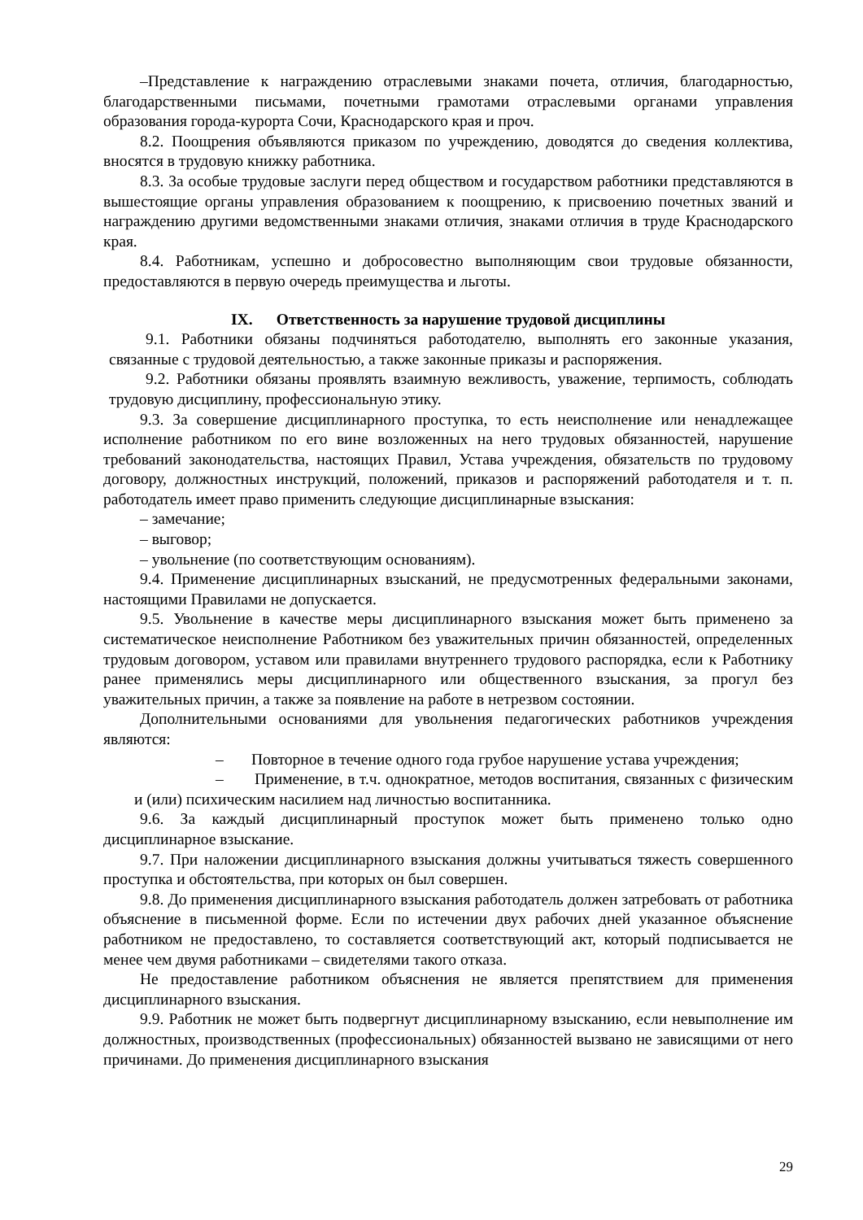–Представление к награждению отраслевыми знаками почета, отличия, благодарностью, благодарственными письмами, почетными грамотами отраслевыми органами управления образования города-курорта Сочи, Краснодарского края и проч.
8.2. Поощрения объявляются приказом по учреждению, доводятся до сведения коллектива, вносятся в трудовую книжку работника.
8.3. За особые трудовые заслуги перед обществом и государством работники представляются в вышестоящие органы управления образованием к поощрению, к присвоению почетных званий и награждению другими ведомственными знаками отличия, знаками отличия в труде Краснодарского края.
8.4. Работникам, успешно и добросовестно выполняющим свои трудовые обязанности, предоставляются в первую очередь преимущества и льготы.
IX. Ответственность за нарушение трудовой дисциплины
9.1. Работники обязаны подчиняться работодателю, выполнять его законные указания, связанные с трудовой деятельностью, а также законные приказы и распоряжения.
9.2. Работники обязаны проявлять взаимную вежливость, уважение, терпимость, соблюдать трудовую дисциплину, профессиональную этику.
9.3. За совершение дисциплинарного проступка, то есть неисполнение или ненадлежащее исполнение работником по его вине возложенных на него трудовых обязанностей, нарушение требований законодательства, настоящих Правил, Устава учреждения, обязательств по трудовому договору, должностных инструкций, положений, приказов и распоряжений работодателя и т. п. работодатель имеет право применить следующие дисциплинарные взыскания:
– замечание;
– выговор;
– увольнение (по соответствующим основаниям).
9.4. Применение дисциплинарных взысканий, не предусмотренных федеральными законами, настоящими Правилами не допускается.
9.5. Увольнение в качестве меры дисциплинарного взыскания может быть применено за систематическое неисполнение Работником без уважительных причин обязанностей, определенных трудовым договором, уставом или правилами внутреннего трудового распорядка, если к Работнику ранее применялись меры дисциплинарного или общественного взыскания, за прогул без уважительных причин, а также за появление на работе в нетрезвом состоянии.
Дополнительными основаниями для увольнения педагогических работников учреждения являются:
– Повторное в течение одного года грубое нарушение устава учреждения;
– Применение, в т.ч. однократное, методов воспитания, связанных с физическим и (или) психическим насилием над личностью воспитанника.
9.6. За каждый дисциплинарный проступок может быть применено только одно дисциплинарное взыскание.
9.7. При наложении дисциплинарного взыскания должны учитываться тяжесть совершенного проступка и обстоятельства, при которых он был совершен.
9.8. До применения дисциплинарного взыскания работодатель должен затребовать от работника объяснение в письменной форме. Если по истечении двух рабочих дней указанное объяснение работником не предоставлено, то составляется соответствующий акт, который подписывается не менее чем двумя работниками – свидетелями такого отказа.
Не предоставление работником объяснения не является препятствием для применения дисциплинарного взыскания.
9.9. Работник не может быть подвергнут дисциплинарному взысканию, если невыполнение им должностных, производственных (профессиональных) обязанностей вызвано не зависящими от него причинами. До применения дисциплинарного взыскания
29